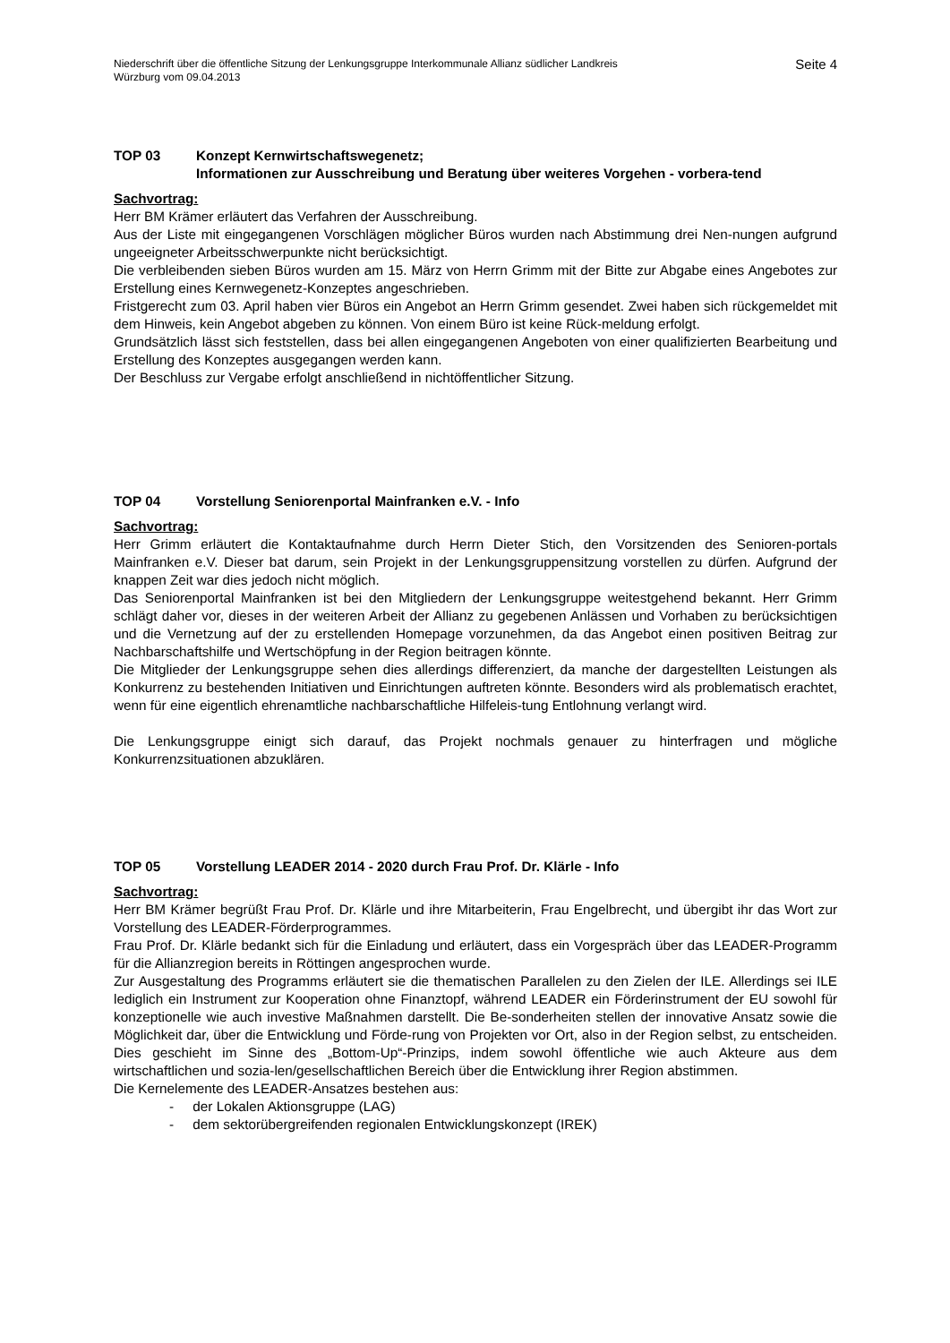Niederschrift über die öffentliche Sitzung der Lenkungsgruppe Interkommunale Allianz südlicher Landkreis
Würzburg vom 09.04.2013
Seite 4
TOP 03 Konzept Kernwirtschaftswegenetz;
Informationen zur Ausschreibung und Beratung über weiteres Vorgehen - vorbera-tend
Sachvortrag:
Herr BM Krämer erläutert das Verfahren der Ausschreibung.
Aus der Liste mit eingegangenen Vorschlägen möglicher Büros wurden nach Abstimmung drei Nen-nungen aufgrund ungeeigneter Arbeitsschwerpunkte nicht berücksichtigt.
Die verbleibenden sieben Büros wurden am 15. März von Herrn Grimm mit der Bitte zur Abgabe eines Angebotes zur Erstellung eines Kernwegenetz-Konzeptes angeschrieben.
Fristgerecht zum 03. April haben vier Büros ein Angebot an Herrn Grimm gesendet. Zwei haben sich rückgemeldet mit dem Hinweis, kein Angebot abgeben zu können. Von einem Büro ist keine Rück-meldung erfolgt.
Grundsätzlich lässt sich feststellen, dass bei allen eingegangenen Angeboten von einer qualifizierten Bearbeitung und Erstellung des Konzeptes ausgegangen werden kann.
Der Beschluss zur Vergabe erfolgt anschließend in nichtöffentlicher Sitzung.
TOP 04 Vorstellung Seniorenportal Mainfranken e.V. - Info
Sachvortrag:
Herr Grimm erläutert die Kontaktaufnahme durch Herrn Dieter Stich, den Vorsitzenden des Senioren-portals Mainfranken e.V. Dieser bat darum, sein Projekt in der Lenkungsgruppensitzung vorstellen zu dürfen. Aufgrund der knappen Zeit war dies jedoch nicht möglich.
Das Seniorenportal Mainfranken ist bei den Mitgliedern der Lenkungsgruppe weitestgehend bekannt. Herr Grimm schlägt daher vor, dieses in der weiteren Arbeit der Allianz zu gegebenen Anlässen und Vorhaben zu berücksichtigen und die Vernetzung auf der zu erstellenden Homepage vorzunehmen, da das Angebot einen positiven Beitrag zur Nachbarschaftshilfe und Wertschöpfung in der Region beitragen könnte.
Die Mitglieder der Lenkungsgruppe sehen dies allerdings differenziert, da manche der dargestellten Leistungen als Konkurrenz zu bestehenden Initiativen und Einrichtungen auftreten könnte. Besonders wird als problematisch erachtet, wenn für eine eigentlich ehrenamtliche nachbarschaftliche Hilfeleis-tung Entlohnung verlangt wird.
Die Lenkungsgruppe einigt sich darauf, das Projekt nochmals genauer zu hinterfragen und mögliche Konkurrenzsituationen abzuklären.
TOP 05 Vorstellung LEADER 2014 - 2020 durch Frau Prof. Dr. Klärle - Info
Sachvortrag:
Herr BM Krämer begrüßt Frau Prof. Dr. Klärle und ihre Mitarbeiterin, Frau Engelbrecht, und übergibt ihr das Wort zur Vorstellung des LEADER-Förderprogrammes.
Frau Prof. Dr. Klärle bedankt sich für die Einladung und erläutert, dass ein Vorgespräch über das LEADER-Programm für die Allianzregion bereits in Röttingen angesprochen wurde.
Zur Ausgestaltung des Programms erläutert sie die thematischen Parallelen zu den Zielen der ILE. Allerdings sei ILE lediglich ein Instrument zur Kooperation ohne Finanztopf, während LEADER ein Förderinstrument der EU sowohl für konzeptionelle wie auch investive Maßnahmen darstellt. Die Be-sonderheiten stellen der innovative Ansatz sowie die Möglichkeit dar, über die Entwicklung und Förde-rung von Projekten vor Ort, also in der Region selbst, zu entscheiden. Dies geschieht im Sinne des „Bottom-Up“-Prinzips, indem sowohl öffentliche wie auch Akteure aus dem wirtschaftlichen und sozia-len/gesellschaftlichen Bereich über die Entwicklung ihrer Region abstimmen.
Die Kernelemente des LEADER-Ansatzes bestehen aus:
- der Lokalen Aktionsgruppe (LAG)
- dem sektorübergreifenden regionalen Entwicklungskonzept (IREK)